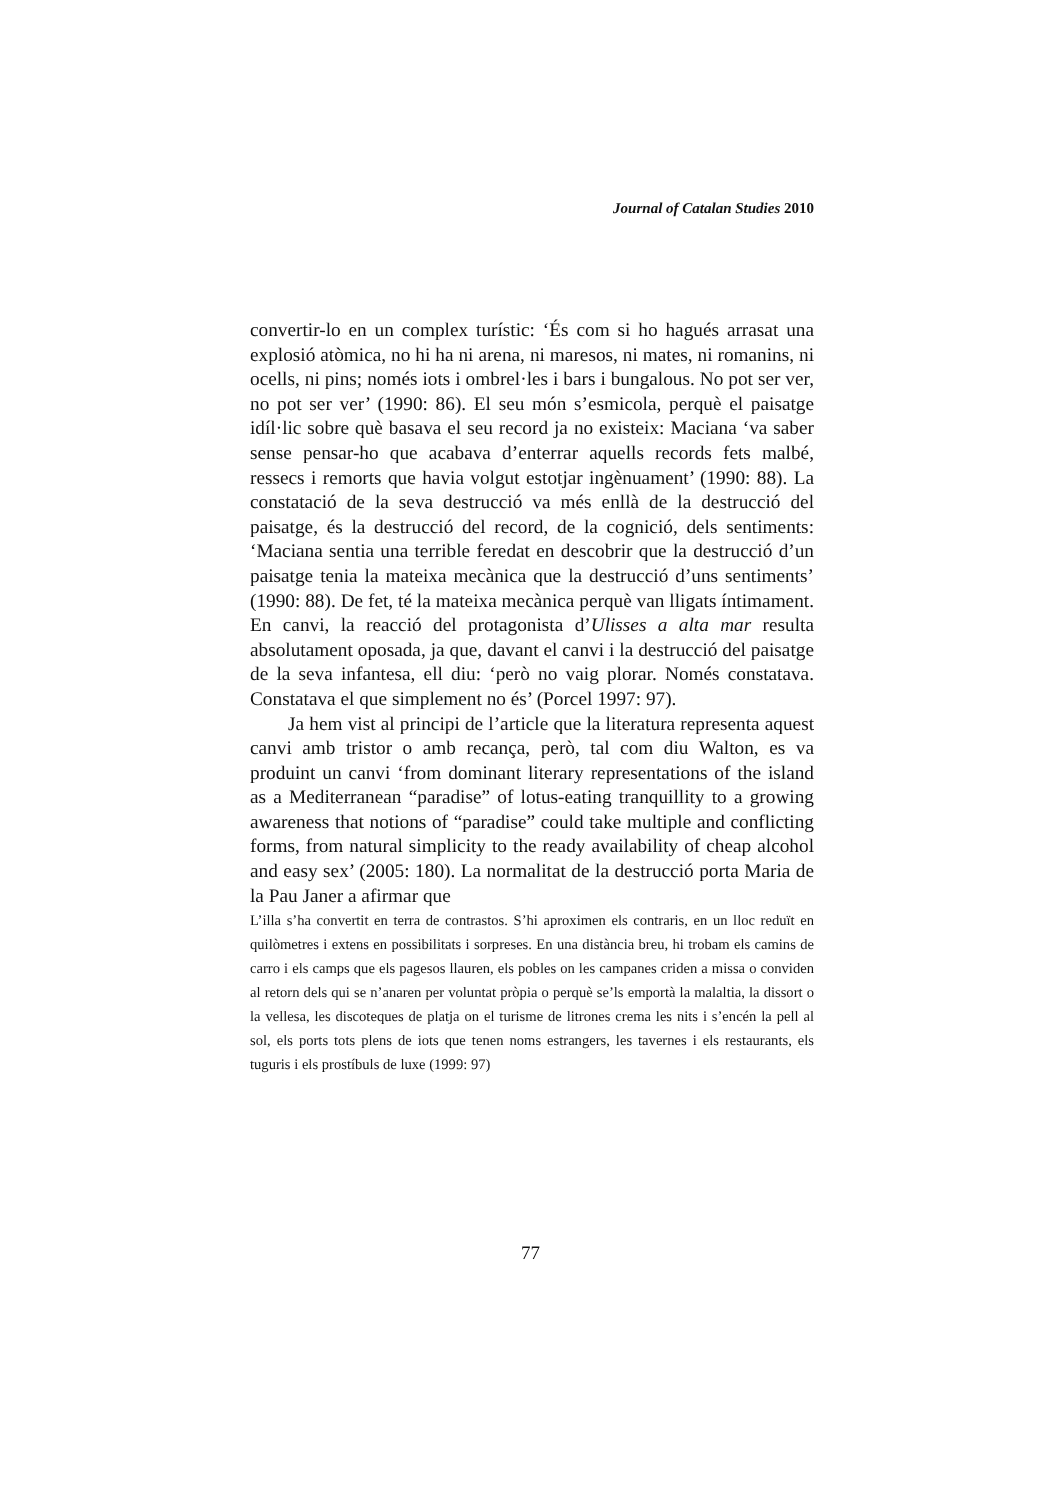Journal of Catalan Studies 2010
convertir-lo en un complex turístic: ‘És com si ho hagués arrasat una explosió atòmica, no hi ha ni arena, ni maresos, ni mates, ni romanins, ni ocells, ni pins; només iots i ombrel·les i bars i bungalous. No pot ser ver, no pot ser ver’ (1990: 86). El seu món s’esmicola, perquè el paisatge idíl·lic sobre què basava el seu record ja no existeix: Maciana ‘va saber sense pensar-ho que acabava d’enterrar aquells records fets malbé, ressecs i remorts que havia volgut estotjar ingènuament’ (1990: 88). La constatació de la seva destrucció va més enllà de la destrucció del paisatge, és la destrucció del record, de la cognició, dels sentiments: ‘Maciana sentia una terrible feredat en descobrir que la destrucció d’un paisatge tenia la mateixa mecànica que la destrucció d’uns sentiments’ (1990: 88). De fet, té la mateixa mecànica perquè van lligats íntimament. En canvi, la reacció del protagonista d’Ulisses a alta mar resulta absolutament oposada, ja que, davant el canvi i la destrucció del paisatge de la seva infantesa, ell diu: ‘però no vaig plorar. Només constatava. Constatava el que simplement no és’ (Porcel 1997: 97).
Ja hem vist al principi de l’article que la literatura representa aquest canvi amb tristor o amb recança, però, tal com diu Walton, es va produint un canvi ‘from dominant literary representations of the island as a Mediterranean “paradise” of lotus-eating tranquillity to a growing awareness that notions of “paradise” could take multiple and conflicting forms, from natural simplicity to the ready availability of cheap alcohol and easy sex’ (2005: 180). La normalitat de la destrucció porta Maria de la Pau Janer a afirmar que
L’illa s’ha convertit en terra de contrastos. S’hi aproximen els contraris, en un lloc reduït en quilòmetres i extens en possibilitats i sorpreses. En una distància breu, hi trobam els camins de carro i els camps que els pagesos llauren, els pobles on les campanes criden a missa o conviden al retorn dels qui se n’anaren per voluntat pròpia o perquè se’ls emportà la malaltia, la dissort o la vellesa, les discoteques de platja on el turisme de litrones crema les nits i s’encén la pell al sol, els ports tots plens de iots que tenen noms estrangers, les tavernes i els restaurants, els tuguris i els prostíbuls de luxe (1999: 97)
77